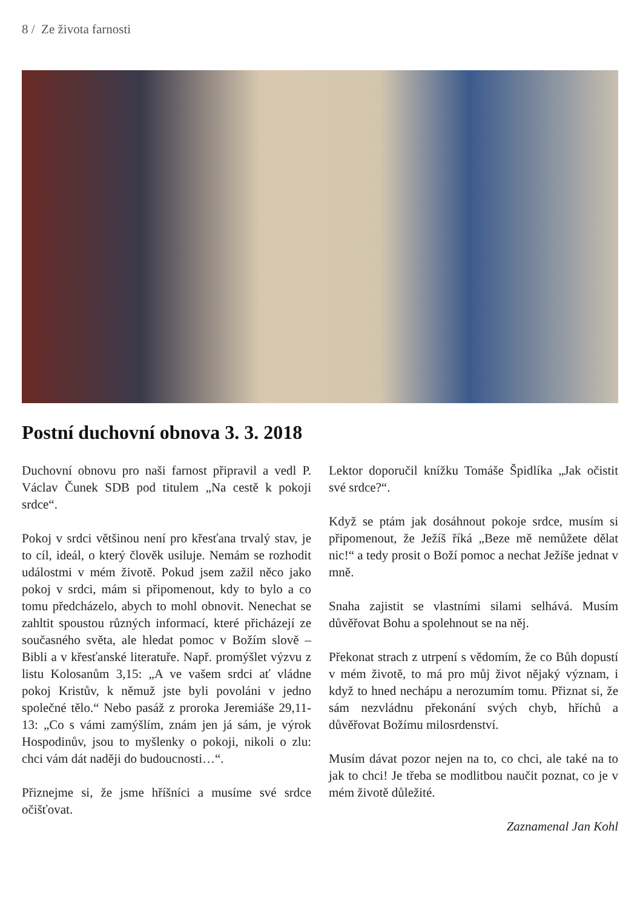8 / Ze života farnosti
Postní duchovní obnova 3. 3. 2018
Duchovní obnovu pro naši farnost připravil a vedl P. Václav Čunek SDB pod titulem „Na cestě k pokoji srdce“.
Pokoj v srdci většinou není pro křesťana trvalý stav, je to cíl, ideál, o který člověk usiluje. Nemám se rozhodit událostmi v mém životě. Pokud jsem zažil něco jako pokoj v srdci, mám si připomenout, kdy to bylo a co tomu předcházelo, abych to mohl obnovit. Nenechat se zahltit spoustou různých informací, které přicházejí ze současného světa, ale hledat pomoc v Božím slově – Bibli a v křesťanské literatuře. Např. promýšlet výzvu z listu Kolosanům 3,15: „A ve vašem srdci ať vládne pokoj Kristův, k němuž jste byli povoláni v jedno společné tělo.“ Nebo pasáž z proroka Jeremiáše 29,11-13: „Co s vámi zamýšlím, znám jen já sám, je výrok Hospodinův, jsou to myšlenky o pokoji, nikoli o zlu: chci vám dát naději do budoucnosti…“.
Přiznejme si, že jsme hříšníci a musíme své srdce očišťovat.
Lektor doporučil knížku Tomáše Špidlíka „Jak očistit své srdce?“.
Když se ptám jak dosáhnout pokoje srdce, musím si připomenout, že Ježíš říká „Beze mě nemůžete dělat nic!“ a tedy prosit o Boží pomoc a nechat Ježíše jednat v mně.
Snaha zajistit se vlastními silami selhává. Musím důvěřovat Bohu a spolehnout se na něj.
Překonat strach z utrpení s vědomím, že co Bůh dopustí v mém životě, to má pro můj život nějaký význam, i když to hned nechápu a nerozumím tomu. Přiznat si, že sám nezvládnu překonání svých chyb, hříchů a důvěřovat Božímu milosrdenství.
Musím dávat pozor nejen na to, co chci, ale také na to jak to chci! Je třeba se modlitbou naučit poznat, co je v mém životě důležité.
Zaznamenal Jan Kohl